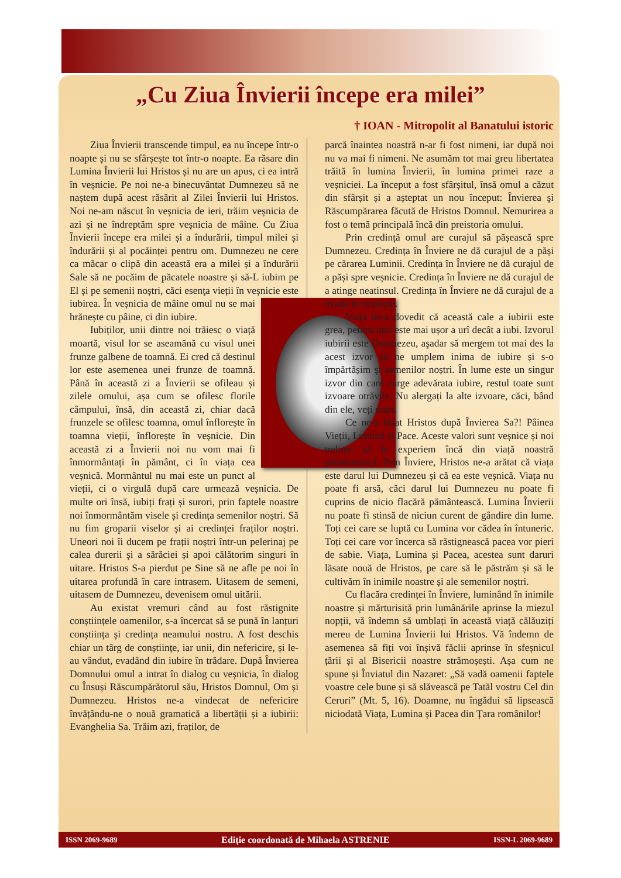„Cu Ziua Învierii începe era milei”
† IOAN - Mitropolit al Banatului istoric
Ziua Învierii transcende timpul, ea nu începe într-o noapte și nu se sfârșește tot într-o noapte. Ea răsare din Lumina Învierii lui Hristos și nu are un apus, ci ea intră în veșnicie. Pe noi ne-a binecuvântat Dumnezeu să ne naștem după acest răsărit al Zilei Învierii lui Hristos. Noi ne-am născut în veșnicia de ieri, trăim veșnicia de azi și ne îndreptăm spre veșnicia de mâine. Cu Ziua Învierii începe era milei și a îndurării, timpul milei și îndurării și al pocăinței pentru om. Dumnezeu ne cere ca măcar o clipă din această era a milei și a îndurării Sale să ne pocăim de păcatele noastre și să-L iubim pe El și pe semenii noștri, căci esenţa vieții în veșnicie este iubirea. În veșnicia de mâine omul nu se mai hrănește cu pâine, ci din iubire.
Iubiților, unii dintre noi trăiesc o viață moartă, visul lor se aseamănă cu visul unei frunze galbene de toamnă. Ei cred că destinul lor este asemenea unei frunze de toamnă. Până în această zi a Învierii se ofileau și zilele omului, așa cum se ofilesc florile câmpului, însă, din această zi, chiar dacă frunzele se ofilesc toamna, omul înflorește în toamna vieții, înflorește în veșnicie. Din această zi a Învierii noi nu vom mai fi înmormântați în pământ, ci în viața cea veșnică. Mormântul nu mai este un punct al vieții, ci o virgulă după care urmează veșnicia. De multe ori însă, iubiți frați și surori, prin faptele noastre noi înmormântăm visele și credința semenilor noștri. Să nu fim groparii viselor și ai credinței fraților noștri. Uneori noi îi ducem pe frații noștri într-un pelerinaj pe calea durerii şi a sărăciei și apoi călătorim singuri în uitare. Hristos S-a pierdut pe Sine să ne afle pe noi în uitarea profundă în care intrasem. Uitasem de semeni, uitasem de Dumnezeu, devenisem omul uitării.
Au existat vremuri când au fost răstignite conștiințele oamenilor, s-a încercat să se pună în lanțuri conștiința și credința neamului nostru. A fost deschis chiar un târg de conștiințe, iar unii, din nefericire, și le-au vândut, evadând din iubire în trădare. După Învierea Domnului omul a intrat în dialog cu veșnicia, în dialog cu Însuși Răscumpărătorul său, Hristos Domnul, Om și Dumnezeu. Hristos ne-a vindecat de nefericire învățându-ne o nouă gramatică a libertății și a iubirii: Evanghelia Sa. Trăim azi, fraților, de
parcă înaintea noastră n-ar fi fost nimeni, iar după noi nu va mai fi nimeni. Ne asumăm tot mai greu libertatea trăită în lumina Învierii, în lumina primei raze a veșniciei. La început a fost sfârșitul, însă omul a căzut din sfârșit și a așteptat un nou început: Învierea şi Răscumpărarea făcută de Hristos Domnul. Nemurirea a fost o temă principală încă din preistoria omului.
Prin credință omul are curajul să pășească spre Dumnezeu. Credința în Înviere ne dă curajul de a păși pe cărarea Luminii. Credința în Înviere ne dă curajul de a păși spre veșnicie. Credința în Înviere ne dă curajul de a atinge neatinsul. Credința în Înviere ne dă curajul de a evada în veșnicie.
Viața ne-a dovedit că această cale a iubirii este grea, pentru unii este mai ușor a urî decât a iubi. Izvorul iubirii este Dumnezeu, aşadar să mergem tot mai des la acest izvor să ne umplem inima de iubire și s-o împărtășim și semenilor noștri. În lume este un singur izvor din care curge adevărata iubire, restul toate sunt izvoare otrăvite. Nu alergați la alte izvoare, căci, bând din ele, veți muri.
Ce ne-a lăsat Hristos după Învierea Sa?! Pâinea Vieții, Lumină și Pace. Aceste valori sunt veșnice și noi trebuie să le experiem încă din viață noastră pământească. Prin Înviere, Hristos ne-a arătat că viața este darul lui Dumnezeu și că ea este veșnică. Viața nu poate fi arsă, căci darul lui Dumnezeu nu poate fi cuprins de nicio flacără pământească. Lumina Învierii nu poate fi stinsă de niciun curent de gândire din lume. Toți cei care se luptă cu Lumina vor cădea în întuneric. Toți cei care vor încerca să răstignească pacea vor pieri de sabie. Viața, Lumina și Pacea, acestea sunt daruri lăsate nouă de Hristos, pe care să le păstrăm și să le cultivăm în inimile noastre și ale semenilor noștri.
Cu flacăra credinței în Înviere, luminând în inimile noastre și mărturisită prin lumânările aprinse la miezul nopții, vă îndemn să umblați în această viață călăuziți mereu de Lumina Învierii lui Hristos. Vă îndemn de asemenea să fiți voi înșivă făclii aprinse în sfeșnicul țării și al Bisericii noastre strămoșești. Așa cum ne spune și Înviatul din Nazaret: „Să vadă oamenii faptele voastre cele bune și să slăvească pe Tatăl vostru Cel din Ceruri” (Mt. 5, 16). Doamne, nu îngădui să lipsească niciodată Viața, Lumina și Pacea din Țara românilor!
ISSN 2069-9689 Ediție coordonată de Mihaela ASTRENIE ISSN-L 2069-9689